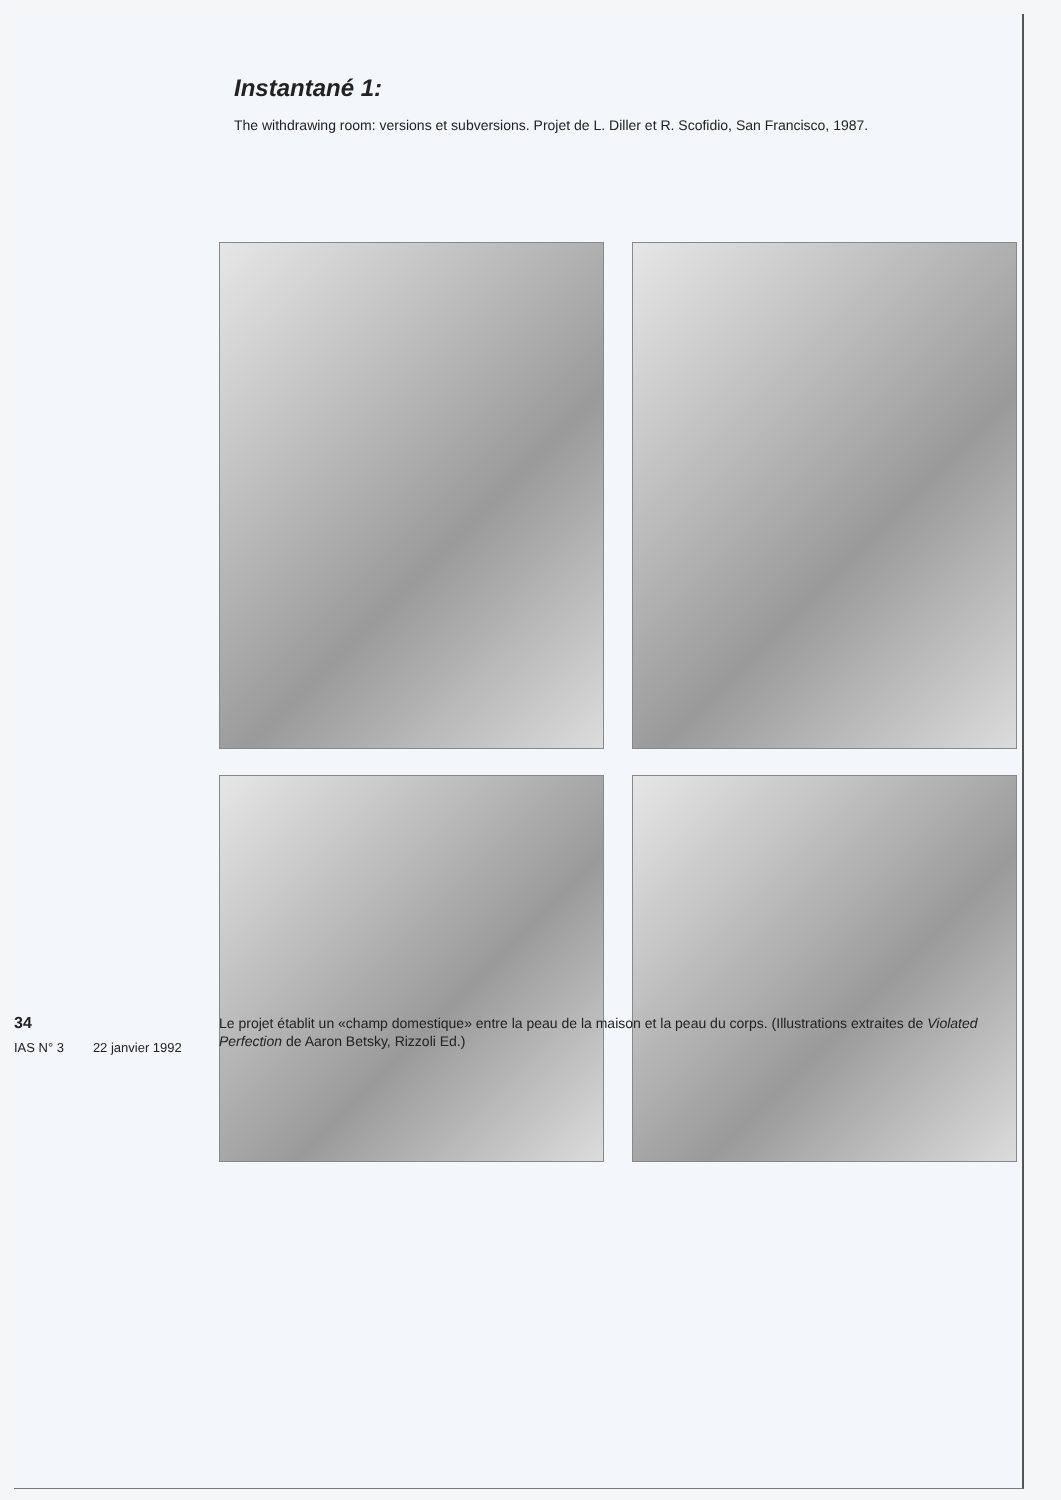Instantané 1:
The withdrawing room: versions et subversions. Projet de L. Diller et R. Scofidio, San Francisco, 1987.
34
IAS N° 3 22 janvier 1992
Le projet établit un «champ domestique» entre la peau de la maison et la peau du corps. (Illustrations extraites de Violated Perfection de Aaron Betsky, Rizzoli Ed.)